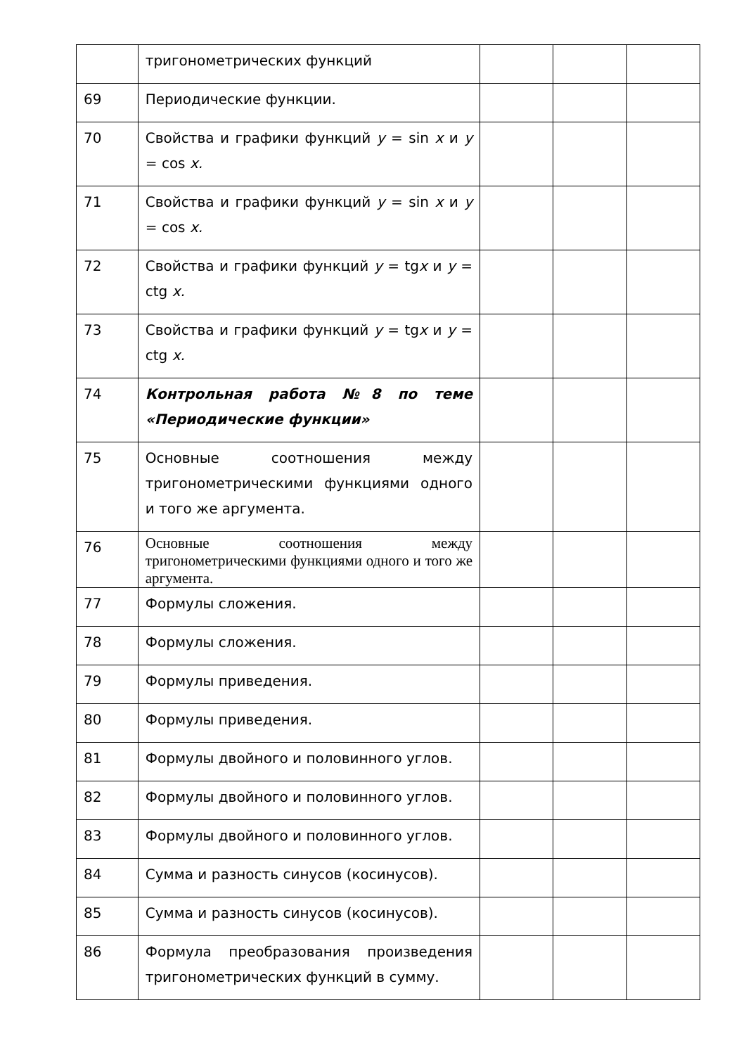| | тригонометрических функций | | | |
| 69 | Периодические функции. | | | |
| 70 | Свойства и графики функций y = sin x и y = cos x. | | | |
| 71 | Свойства и графики функций y = sin x и y = cos x. | | | |
| 72 | Свойства и графики функций y = tg x и y = ctg x. | | | |
| 73 | Свойства и графики функций y = tg x и y = ctg x. | | | |
| 74 | Контрольная работа №8 по теме «Периодические функции» | | | |
| 75 | Основные соотношения между тригонометрическими функциями одного и того же аргумента. | | | |
| 76 | Основные соотношения между тригонометрическими функциями одного и того же аргумента. | | | |
| 77 | Формулы сложения. | | | |
| 78 | Формулы сложения. | | | |
| 79 | Формулы приведения. | | | |
| 80 | Формулы приведения. | | | |
| 81 | Формулы двойного и половинного углов. | | | |
| 82 | Формулы двойного и половинного углов. | | | |
| 83 | Формулы двойного и половинного углов. | | | |
| 84 | Сумма и разность синусов (косинусов). | | | |
| 85 | Сумма и разность синусов (косинусов). | | | |
| 86 | Формула преобразования произведения тригонометрических функций в сумму. | | | |